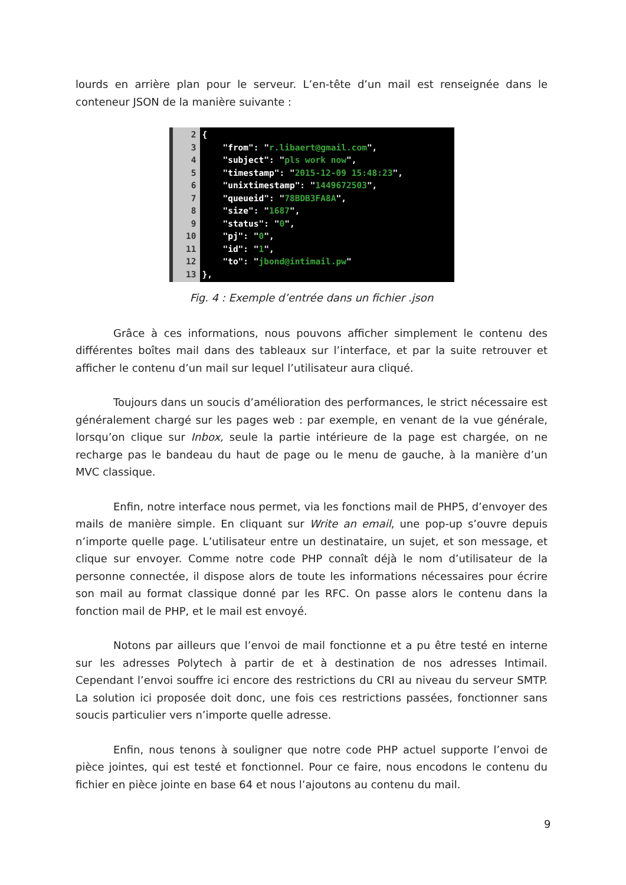lourds en arrière plan pour le serveur. L’en-tête d’un mail est renseignée dans le conteneur JSON de la manière suivante :
2
3
4
5
6
7
8
9
10
11
12
13
{ "from": "r.libaert@gmail.com", "subject": "pls work now", "timestamp": "2015-12-09 15:48:23", "unixtimestamp": "1449672503", "queueid": "78BDB3FA8A", "size": "1687", "status": "0", "pj": "0", "id": "1", "to": "jbond@intimail.pw" },
Fig. 4 : Exemple d’entrée dans un fichier .json
Grâce à ces informations, nous pouvons afficher simplement le contenu des différentes boîtes mail dans des tableaux sur l’interface, et par la suite retrouver et afficher le contenu d’un mail sur lequel l’utilisateur aura cliqué.
Toujours dans un soucis d’amélioration des performances, le strict nécessaire est généralement chargé sur les pages web : par exemple, en venant de la vue générale, lorsqu’on clique sur Inbox, seule la partie intérieure de la page est chargée, on ne recharge pas le bandeau du haut de page ou le menu de gauche, à la manière d’un MVC classique.
Enfin, notre interface nous permet, via les fonctions mail de PHP5, d’envoyer des mails de manière simple. En cliquant sur Write an email, une pop-up s’ouvre depuis n’importe quelle page. L’utilisateur entre un destinataire, un sujet, et son message, et clique sur envoyer. Comme notre code PHP connaît déjà le nom d’utilisateur de la personne connectée, il dispose alors de toute les informations nécessaires pour écrire son mail au format classique donné par les RFC. On passe alors le contenu dans la fonction mail de PHP, et le mail est envoyé.
Notons par ailleurs que l’envoi de mail fonctionne et a pu être testé en interne sur les adresses Polytech à partir de et à destination de nos adresses Intimail. Cependant l’envoi souffre ici encore des restrictions du CRI au niveau du serveur SMTP. La solution ici proposée doit donc, une fois ces restrictions passées, fonctionner sans soucis particulier vers n’importe quelle adresse.
Enfin, nous tenons à souligner que notre code PHP actuel supporte l’envoi de pièce jointes, qui est testé et fonctionnel. Pour ce faire, nous encodons le contenu du fichier en pièce jointe en base 64 et nous l’ajoutons au contenu du mail.
9